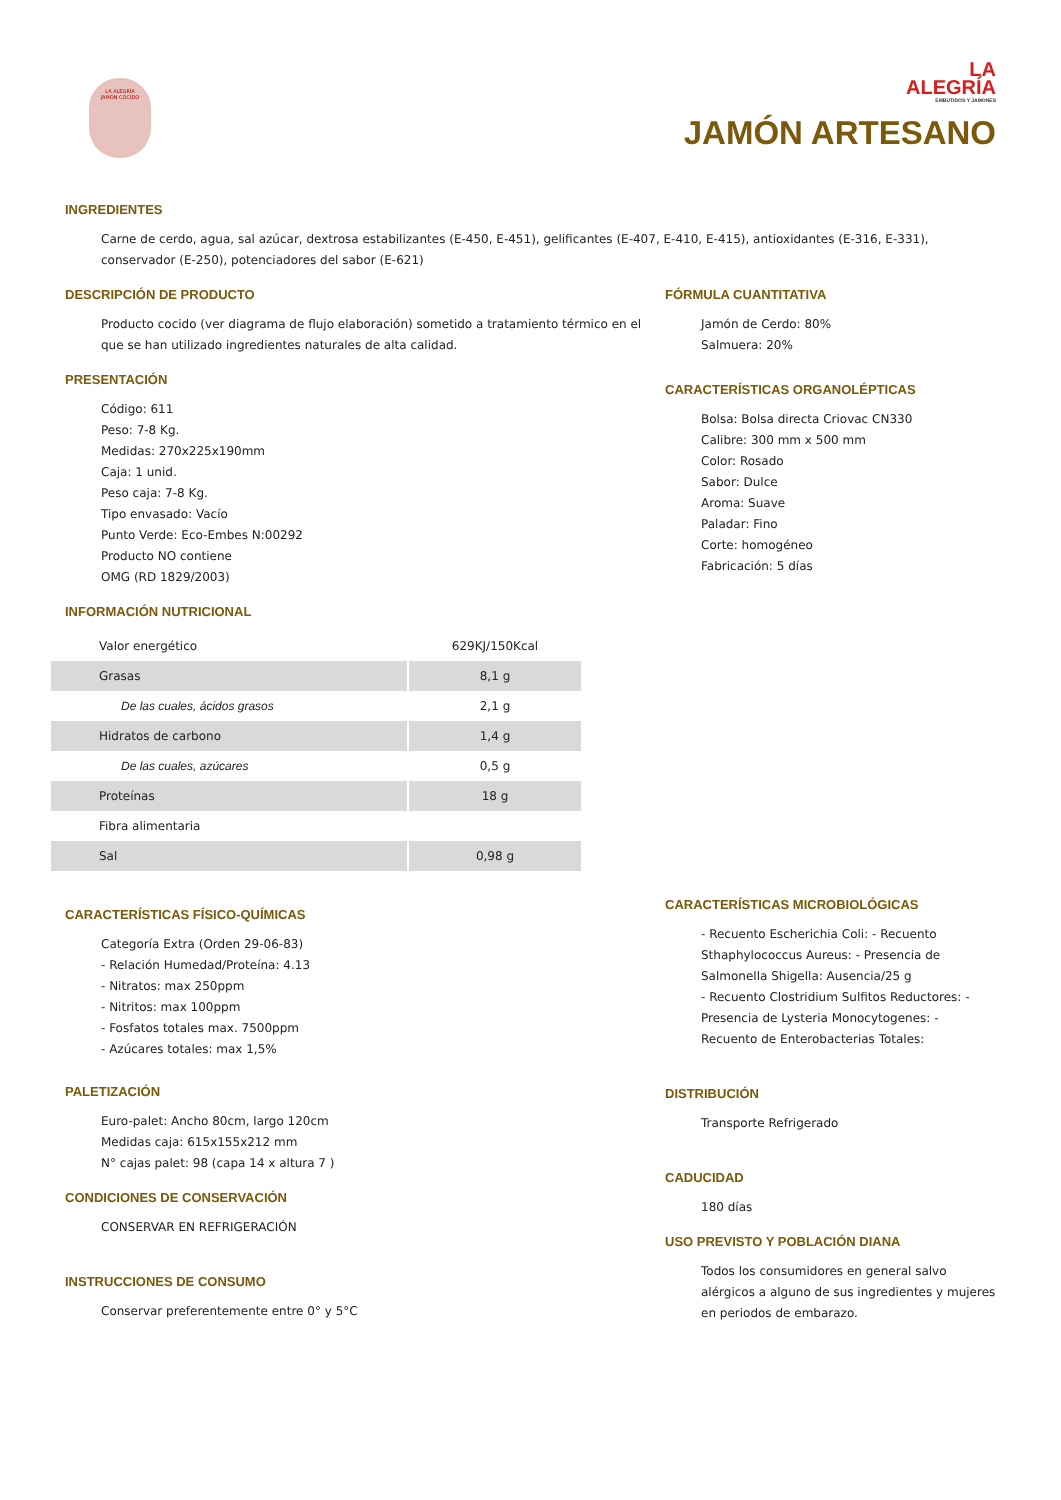LA ALEGRÍA
JAMÓN COCIDO
LA
ALEGRÍA
EMBUTIDOS Y JAMONES
JAMÓN ARTESANO
INGREDIENTES
Carne de cerdo, agua, sal azúcar, dextrosa estabilizantes (E-450, E-451), gelificantes (E-407, E-410, E-415), antioxidantes (E-316, E-331), conservador (E-250), potenciadores del sabor (E-621)
DESCRIPCIÓN DE PRODUCTO
Producto cocido (ver diagrama de flujo elaboración) sometido a tratamiento térmico en el que se han utilizado ingredientes naturales de alta calidad.
PRESENTACIÓN
Código: 611
Peso: 7-8 Kg.
Medidas: 270x225x190mm
Caja: 1 unid.
Peso caja: 7-8 Kg.
Tipo envasado: Vacío
Punto Verde: Eco-Embes N:00292
Producto NO contiene
OMG (RD 1829/2003)
INFORMACIÓN NUTRICIONAL
| Valor energético | 629KJ/150Kcal |
| Grasas | 8,1 g |
| De las cuales, ácidos grasos | 2,1 g |
| Hidratos de carbono | 1,4 g |
| De las cuales, azúcares | 0,5 g |
| Proteínas | 18 g |
| Fibra alimentaria | |
| Sal | 0,98 g |
CARACTERÍSTICAS FÍSICO-QUÍMICAS
Categoría Extra (Orden 29-06-83)
- Relación Humedad/Proteína: 4.13
- Nitratos: max 250ppm
- Nitritos: max 100ppm
- Fosfatos totales max. 7500ppm
- Azúcares totales: max 1,5%
PALETIZACIÓN
Euro-palet: Ancho 80cm, largo 120cm
Medidas caja: 615x155x212 mm
N° cajas palet: 98 (capa 14 x altura 7 )
CONDICIONES DE CONSERVACIÓN
CONSERVAR EN REFRIGERACIÓN
INSTRUCCIONES DE CONSUMO
Conservar preferentemente entre 0° y 5°C
FÓRMULA CUANTITATIVA
Jamón de Cerdo: 80%
Salmuera: 20%
CARACTERÍSTICAS ORGANOLÉPTICAS
Bolsa: Bolsa directa Criovac CN330
Calibre: 300 mm x 500 mm
Color: Rosado
Sabor: Dulce
Aroma: Suave
Paladar: Fino
Corte: homogéneo
Fabricación: 5 días
CARACTERÍSTICAS MICROBIOLÓGICAS
- Recuento Escherichia Coli: - Recuento Sthaphylococcus Aureus: - Presencia de Salmonella Shigella: Ausencia/25 g
- Recuento Clostridium Sulfitos Reductores: - Presencia de Lysteria Monocytogenes: - Recuento de Enterobacterias Totales:
DISTRIBUCIÓN
Transporte Refrigerado
CADUCIDAD
180 días
USO PREVISTO Y POBLACIÓN DIANA
Todos los consumidores en general salvo alérgicos a alguno de sus ingredientes y mujeres en periodos de embarazo.